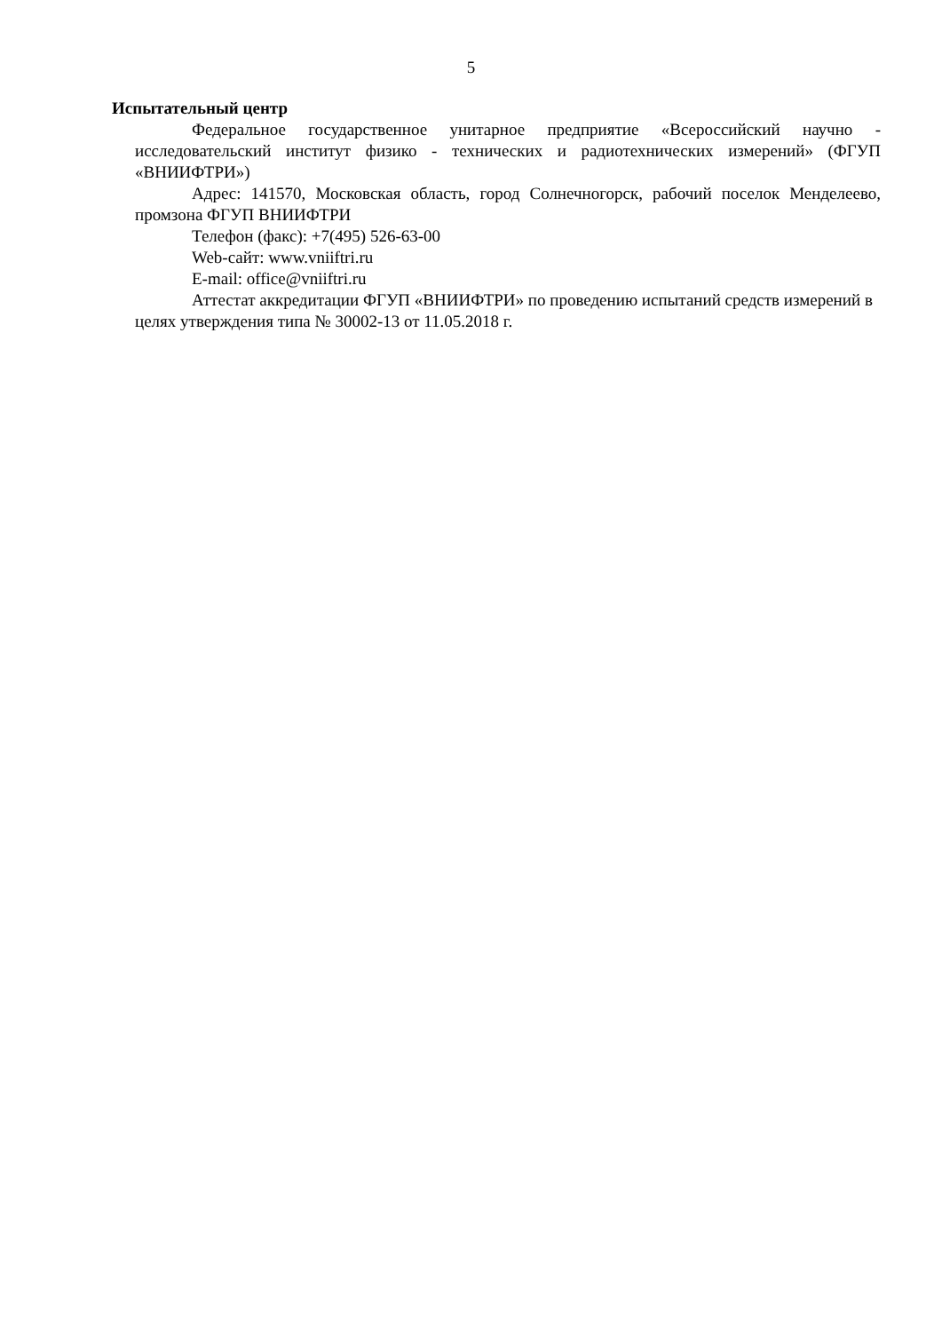5
Испытательный центр
Федеральное государственное унитарное предприятие «Всероссийский научно - исследовательский институт физико - технических и радиотехнических измерений» (ФГУП «ВНИИФТРИ»)
Адрес: 141570, Московская область, город Солнечногорск, рабочий поселок Менделеево, промзона ФГУП ВНИИФТРИ
Телефон (факс): +7(495) 526-63-00
Web-сайт: www.vniiftri.ru
E-mail: office@vniiftri.ru
Аттестат аккредитации ФГУП «ВНИИФТРИ» по проведению испытаний средств измерений в целях утверждения типа № 30002-13 от 11.05.2018 г.